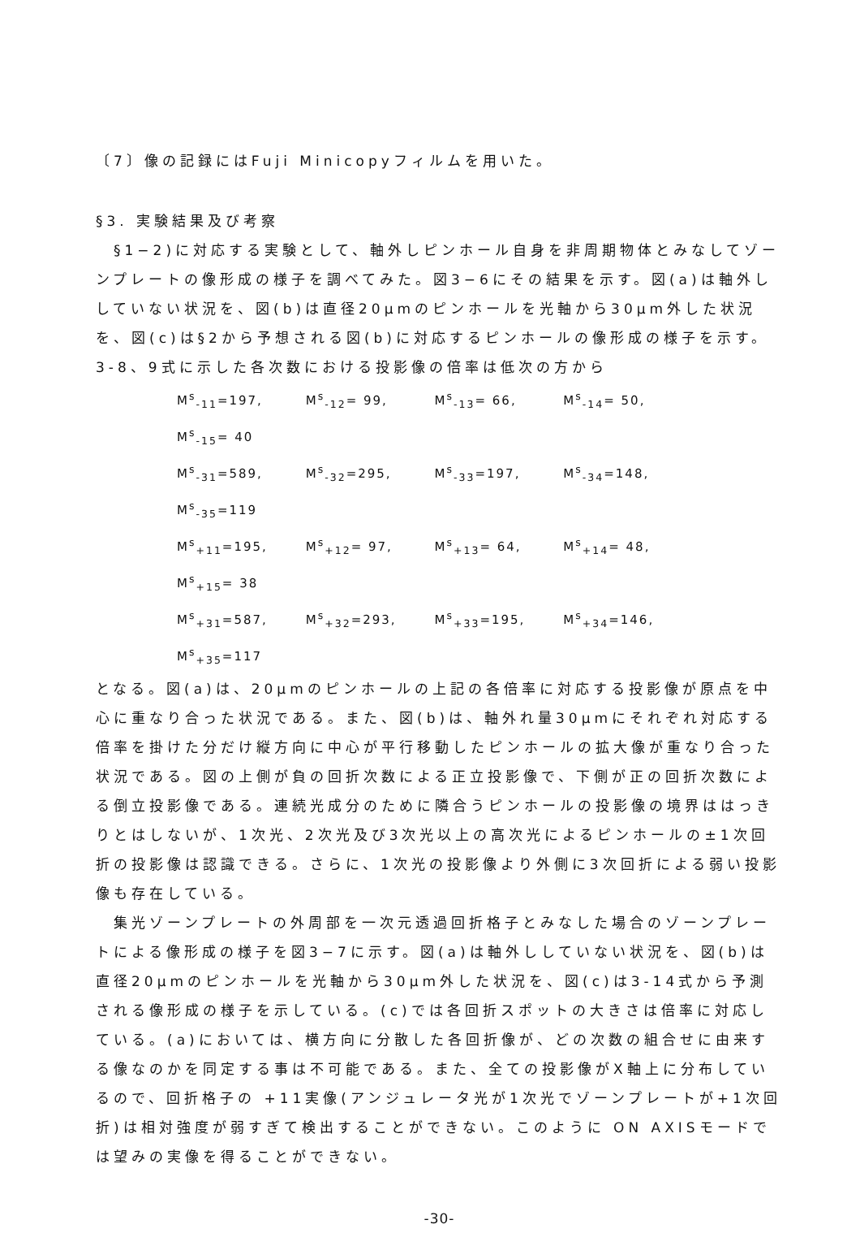〔7〕像の記録にはFuji Minicopyフィルムを用いた。
§3. 実験結果及び考察
　§1−2)に対応する実験として、軸外しピンホール自身を非周期物体とみなしてゾーンプレートの像形成の様子を調べてみた。図3−6にその結果を示す。図(a)は軸外ししていない状況を、図(b)は直径20μmのピンホールを光軸から30μm外した状況を、図(c)は§2から予想される図(b)に対応するピンホールの像形成の様子を示す。3-8、9式に示した各次数における投影像の倍率は低次の方から
M<sup>s</sup><sub>-11</sub>=197, M<sup>s</sup><sub>-12</sub>= 99, M<sup>s</sup><sub>-13</sub>= 66, M<sup>s</sup><sub>-14</sub>= 50, M<sup>s</sup><sub>-15</sub>= 40
M<sup>s</sup><sub>-31</sub>=589, M<sup>s</sup><sub>-32</sub>=295, M<sup>s</sup><sub>-33</sub>=197, M<sup>s</sup><sub>-34</sub>=148, M<sup>s</sup><sub>-35</sub>=119
M<sup>s</sup><sub>+11</sub>=195, M<sup>s</sup><sub>+12</sub>= 97, M<sup>s</sup><sub>+13</sub>= 64, M<sup>s</sup><sub>+14</sub>= 48, M<sup>s</sup><sub>+15</sub>= 38
M<sup>s</sup><sub>+31</sub>=587, M<sup>s</sup><sub>+32</sub>=293, M<sup>s</sup><sub>+33</sub>=195, M<sup>s</sup><sub>+34</sub>=146, M<sup>s</sup><sub>+35</sub>=117
となる。図(a)は、20μmのピンホールの上記の各倍率に対応する投影像が原点を中心に重なり合った状況である。また、図(b)は、軸外れ量30μmにそれぞれ対応する倍率を掛けた分だけ縦方向に中心が平行移動したピンホールの拡大像が重なり合った状況である。図の上側が負の回折次数による正立投影像で、下側が正の回折次数による倒立投影像である。連続光成分のために隣合うピンホールの投影像の境界ははっきりとはしないが、1次光、2次光及び3次光以上の高次光によるピンホールの±1次回折の投影像は認識できる。さらに、1次光の投影像より外側に3次回折による弱い投影像も存在している。
　集光ゾーンプレートの外周部を一次元透過回折格子とみなした場合のゾーンプレートによる像形成の様子を図3−7に示す。図(a)は軸外ししていない状況を、図(b)は直径20μmのピンホールを光軸から30μm外した状況を、図(c)は3-14式から予測される像形成の様子を示している。(c)では各回折スポットの大きさは倍率に対応している。(a)においては、横方向に分散した各回折像が、どの次数の組合せに由来する像なのかを同定する事は不可能である。また、全ての投影像がX軸上に分布しているので、回折格子の +11実像(アンジュレータ光が1次光でゾーンプレートが+1次回折)は相対強度が弱すぎて検出することができない。このように ON AXISモードでは望みの実像を得ることができない。
-30-